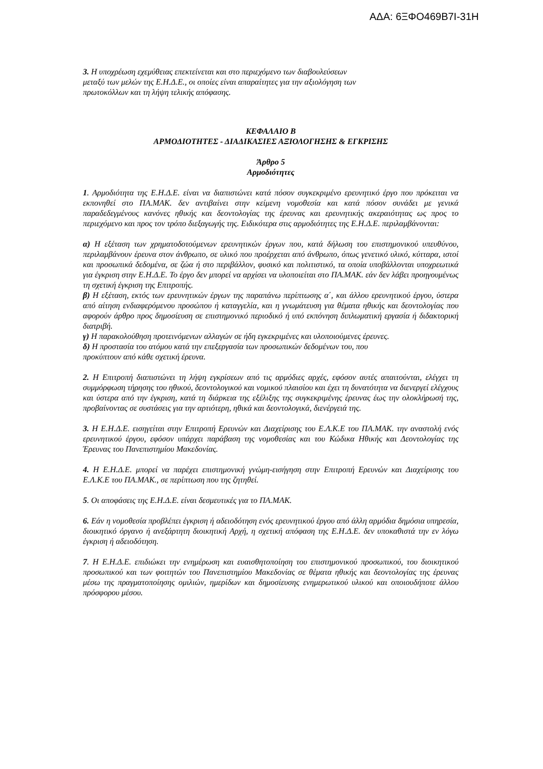ΑΔΑ: 6ΞΦΟ469Β7Ι-31Η
3. Η υποχρέωση εχεμύθειας επεκτείνεται και στο περιεχόμενο των διαβουλεύσεων
μεταξύ των μελών της Ε.Η.Δ.Ε., οι οποίες είναι απαραίτητες για την αξιολόγηση των
πρωτοκόλλων και τη λήψη τελικής απόφασης.
ΚΕΦΑΛΑΙΟ Β
ΑΡΜΟΔΙΟΤΗΤΕΣ - ΔΙΑΔΙΚΑΣΙΕΣ ΑΞΙΟΛΟΓΗΣΗΣ & ΕΓΚΡΙΣΗΣ
Άρθρο 5
Αρμοδιότητες
1. Αρμοδιότητα της Ε.Η.Δ.Ε. είναι να διαπιστώνει κατά πόσον συγκεκριμένο ερευνητικό έργο που πρόκειται να εκπονηθεί στο ΠΑ.ΜΑΚ. δεν αντιβαίνει στην κείμενη νομοθεσία και κατά πόσον συνάδει με γενικά παραδεδεγμένους κανόνες ηθικής και δεοντολογίας της έρευνας και ερευνητικής ακεραιότητας ως προς το περιεχόμενο και προς τον τρόπο διεξαγωγής της. Ειδικότερα στις αρμοδιότητες της Ε.Η.Δ.Ε. περιλαμβάνονται:
α) Η εξέταση των χρηματοδοτούμενων ερευνητικών έργων που, κατά δήλωση του επιστημονικού υπευθύνου, περιλαμβάνουν έρευνα στον άνθρωπο, σε υλικό που προέρχεται από άνθρωπο, όπως γενετικό υλικό, κύτταρα, ιστοί και προσωπικά δεδομένα, σε ζώα ή στο περιβάλλον, φυσικό και πολιτιστικό, τα οποία υποβάλλονται υποχρεωτικά για έγκριση στην Ε.Η.Δ.Ε. Το έργο δεν μπορεί να αρχίσει να υλοποιείται στο ΠΑ.ΜΑΚ. εάν δεν λάβει προηγουμένως τη σχετική έγκριση της Επιτροπής.
β) Η εξέταση, εκτός των ερευνητικών έργων της παραπάνω περίπτωσης α΄, και άλλου ερευνητικού έργου, ύστερα από αίτηση ενδιαφερόμενου προσώπου ή καταγγελία, και η γνωμάτευση για θέματα ηθικής και δεοντολογίας που αφορούν άρθρο προς δημοσίευση σε επιστημονικό περιοδικό ή υπό εκπόνηση διπλωματική εργασία ή διδακτορική διατριβή.
γ) Η παρακολούθηση προτεινόμενων αλλαγών σε ήδη εγκεκριμένες και υλοποιούμενες έρευνες.
δ) Η προστασία του ατόμου κατά την επεξεργασία των προσωπικών δεδομένων του, που
προκύπτουν από κάθε σχετική έρευνα.
2. Η Επιτροπή διαπιστώνει τη λήψη εγκρίσεων από τις αρμόδιες αρχές, εφόσον αυτές απαιτούνται, ελέγχει τη συμμόρφωση τήρησης του ηθικού, δεοντολογικού και νομικού πλαισίου και έχει τη δυνατότητα να διενεργεί ελέγχους και ύστερα από την έγκριση, κατά τη διάρκεια της εξέλιξης της συγκεκριμένης έρευνας έως την ολοκλήρωσή της, προβαίνοντας σε συστάσεις για την αρτιότερη, ηθικά και δεοντολογικά, διενέργειά της.
3. Η Ε.Η.Δ.Ε. εισηγείται στην Επιτροπή Ερευνών και Διαχείρισης του Ε.Λ.Κ.Ε του ΠΑ.ΜΑΚ. την αναστολή ενός ερευνητικού έργου, εφόσον υπάρχει παράβαση της νομοθεσίας και του Κώδικα Ηθικής και Δεοντολογίας της Έρευνας του Πανεπιστημίου Μακεδονίας.
4. Η Ε.Η.Δ.Ε. μπορεί να παρέχει επιστημονική γνώμη-εισήγηση στην Επιτροπή Ερευνών και Διαχείρισης του Ε.Λ.Κ.Ε του ΠΑ.ΜΑΚ., σε περίπτωση που της ζητηθεί.
5. Οι αποφάσεις της Ε.Η.Δ.Ε. είναι δεσμευτικές για το ΠΑ.ΜΑΚ.
6. Εάν η νομοθεσία προβλέπει έγκριση ή αδειοδότηση ενός ερευνητικού έργου από άλλη αρμόδια δημόσια υπηρεσία, διοικητικό όργανο ή ανεξάρτητη διοικητική Αρχή, η σχετική απόφαση της Ε.Η.Δ.Ε. δεν υποκαθιστά την εν λόγω έγκριση ή αδειοδότηση.
7. Η Ε.Η.Δ.Ε. επιδιώκει την ενημέρωση και ευαισθητοποίηση του επιστημονικού προσωπικού, του διοικητικού προσωπικού και των φοιτητών του Πανεπιστημίου Μακεδονίας σε θέματα ηθικής και δεοντολογίας της έρευνας μέσω της πραγματοποίησης ομιλιών, ημερίδων και δημοσίευσης ενημερωτικού υλικού και οποιουδήποτε άλλου πρόσφορου μέσου.